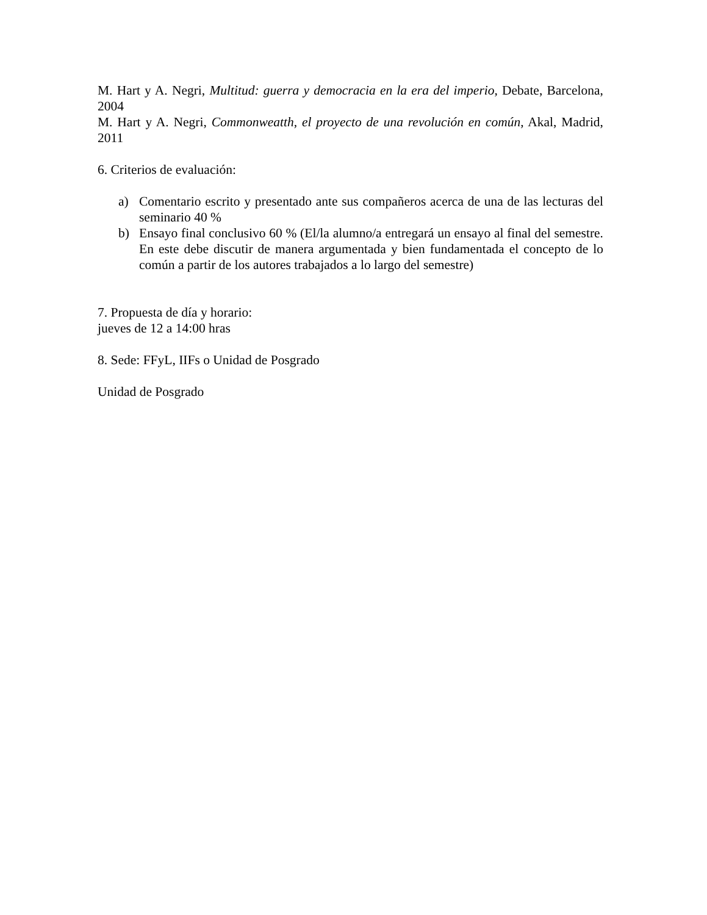M. Hart y A. Negri, Multitud: guerra y democracia en la era del imperio, Debate, Barcelona, 2004
M. Hart y A. Negri, Commonweatth, el proyecto de una revolución en común, Akal, Madrid, 2011
6. Criterios de evaluación:
a) Comentario escrito y presentado ante sus compañeros acerca de una de las lecturas del seminario 40 %
b) Ensayo final conclusivo 60 % (El/la alumno/a entregará un ensayo al final del semestre. En este debe discutir de manera argumentada y bien fundamentada el concepto de lo común a partir de los autores trabajados a lo largo del semestre)
7. Propuesta de día y horario:
jueves de 12 a 14:00 hras
8. Sede: FFyL, IIFs o Unidad de Posgrado
Unidad de Posgrado